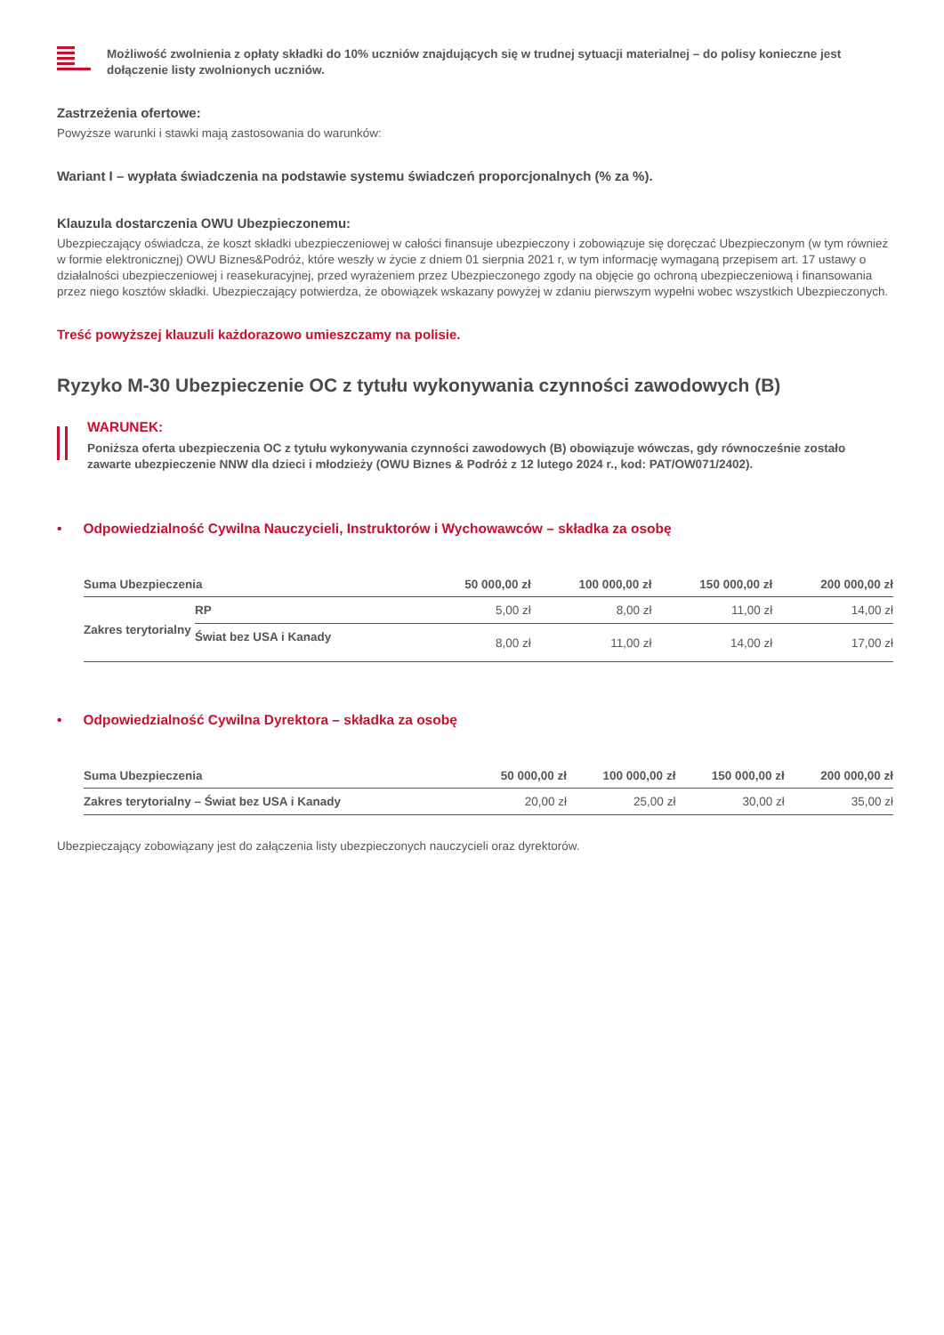Możliwość zwolnienia z opłaty składki do 10% uczniów znajdujących się w trudnej sytuacji materialnej – do polisy konieczne jest dołączenie listy zwolnionych uczniów.
Zastrzeżenia ofertowe:
Powyższe warunki i stawki mają zastosowania do warunków:
Wariant I – wypłata świadczenia na podstawie systemu świadczeń proporcjonalnych (% za %).
Klauzula dostarczenia OWU Ubezpieczonemu:
Ubezpieczający oświadcza, że koszt składki ubezpieczeniowej w całości finansuje ubezpieczony i zobowiązuje się doręczać Ubezpieczonym (w tym również w formie elektronicznej) OWU Biznes&Podróż, które weszły w życie z dniem 01 sierpnia 2021 r, w tym informację wymaganą przepisem art. 17 ustawy o działalności ubezpieczeniowej i reasekuracyjnej, przed wyrażeniem przez Ubezpieczonego zgody na objęcie go ochroną ubezpieczeniową i finansowania przez niego kosztów składki. Ubezpieczający potwierdza, że obowiązek wskazany powyżej w zdaniu pierwszym wypełni wobec wszystkich Ubezpieczonych.
Treść powyższej klauzuli każdorazowo umieszczamy na polisie.
Ryzyko M-30 Ubezpieczenie OC z tytułu wykonywania czynności zawodowych (B)
WARUNEK:
Poniższa oferta ubezpieczenia OC z tytułu wykonywania czynności zawodowych (B) obowiązuje wówczas, gdy równocześnie zostało zawarte ubezpieczenie NNW dla dzieci i młodzieży (OWU Biznes & Podróż z 12 lutego 2024 r., kod: PAT/OW071/2402).
• Odpowiedzialność Cywilna Nauczycieli, Instruktorów i Wychowawców – składka za osobę
| Suma Ubezpieczenia | | 50 000,00 zł | 100 000,00 zł | 150 000,00 zł | 200 000,00 zł |
| --- | --- | --- | --- | --- | --- |
| Zakres terytorialny | RP | 5,00 zł | 8,00 zł | 11,00 zł | 14,00 zł |
| | Świat bez USA i Kanady | 8,00 zł | 11,00 zł | 14,00 zł | 17,00 zł |
• Odpowiedzialność Cywilna Dyrektora – składka za osobę
| Suma Ubezpieczenia | 50 000,00 zł | 100 000,00 zł | 150 000,00 zł | 200 000,00 zł |
| --- | --- | --- | --- | --- |
| Zakres terytorialny – Świat bez USA i Kanady | 20,00 zł | 25,00 zł | 30,00 zł | 35,00 zł |
Ubezpieczający zobowiązany jest do załączenia listy ubezpieczonych nauczycieli oraz dyrektorów.